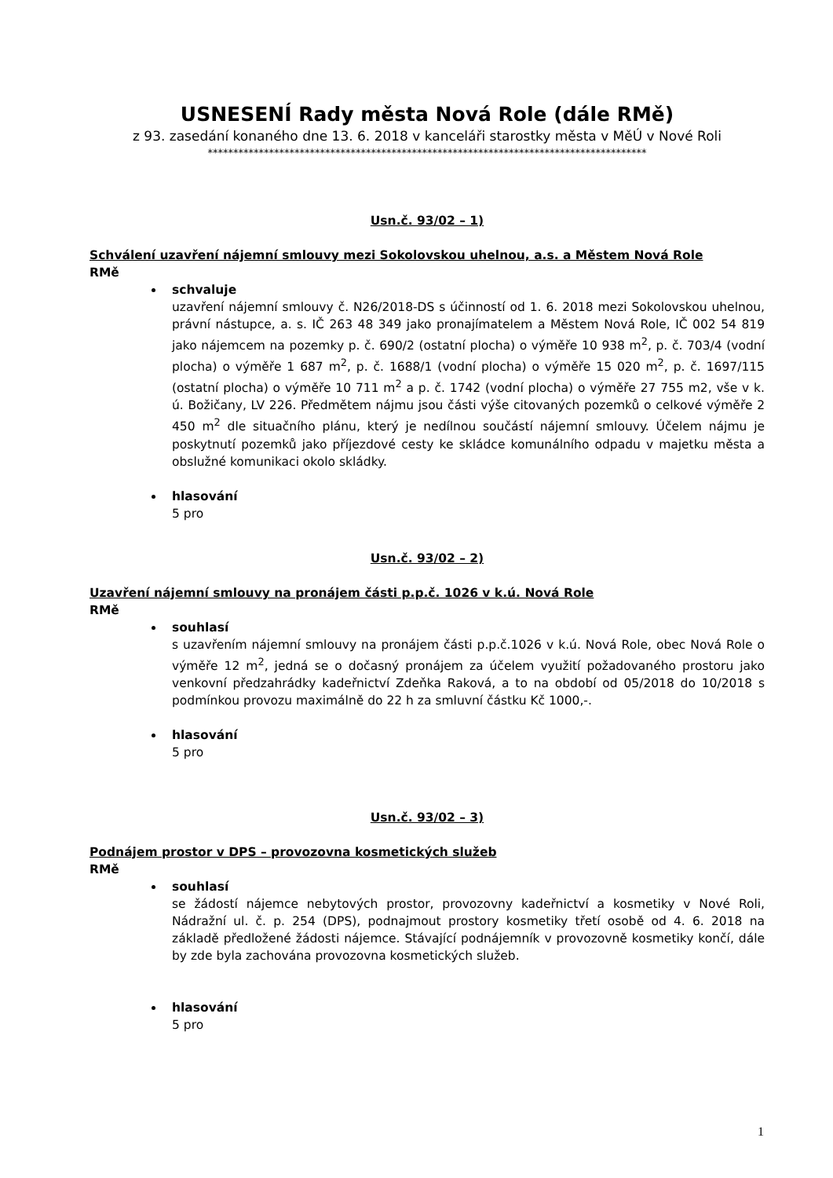USNESENÍ Rady města Nová Role (dále RMě)
z 93. zasedání konaného dne 13. 6. 2018 v kanceláři starostky města v MěÚ v Nové Roli
**************************************************************************************
Usn.č. 93/02 – 1)
Schválení uzavření nájemní smlouvy mezi Sokolovskou uhelnou, a.s. a Městem Nová Role
RMě
schvaluje
uzavření nájemní smlouvy č. N26/2018-DS s účinností od 1. 6. 2018 mezi Sokolovskou uhelnou, právní nástupce, a. s. IČ 263 48 349 jako pronajímatelem a Městem Nová Role, IČ 002 54 819 jako nájemcem na pozemky p. č. 690/2 (ostatní plocha) o výměře 10 938 m<sup>2</sup>, p. č. 703/4 (vodní plocha) o výměře 1 687 m<sup>2</sup>, p. č. 1688/1 (vodní plocha) o výměře 15 020 m<sup>2</sup>, p. č. 1697/115 (ostatní plocha) o výměře 10 711 m<sup>2</sup> a p. č. 1742 (vodní plocha) o výměře 27 755 m2, vše v k. ú. Božičany, LV 226. Předmětem nájmu jsou části výše citovaných pozemků o celkové výměře 2 450 m<sup>2</sup> dle situačního plánu, který je nedílnou součástí nájemní smlouvy. Účelem nájmu je poskytnutí pozemků jako příjezdové cesty ke skládce komunálního odpadu v majetku města a obslužné komunikaci okolo skládky.
hlasování
5 pro
Usn.č. 93/02 – 2)
Uzavření nájemní smlouvy na pronájem části p.p.č. 1026 v k.ú. Nová Role
RMě
souhlasí
s uzavřením nájemní smlouvy na pronájem části p.p.č.1026 v k.ú. Nová Role, obec Nová Role o výměře 12 m<sup>2</sup>, jedná se o dočasný pronájem za účelem využití požadovaného prostoru jako venkovní předzahrádky kadeřnictví Zdeňka Raková, a to na období od 05/2018 do 10/2018 s podmínkou provozu maximálně do 22 h za smluvní částku Kč 1000,-.
hlasování
5 pro
Usn.č. 93/02 – 3)
Podnájem prostor v DPS – provozovna kosmetických služeb
RMě
souhlasí
se žádostí nájemce nebytových prostor, provozovny kadeřnictví a kosmetiky v Nové Roli, Nádražní ul. č. p. 254 (DPS), podnajmout prostory kosmetiky třetí osobě od 4. 6. 2018 na základě předložené žádosti nájemce. Stávající podnájemník v provozovně kosmetiky končí, dále by zde byla zachována provozovna kosmetických služeb.
hlasování
5 pro
1